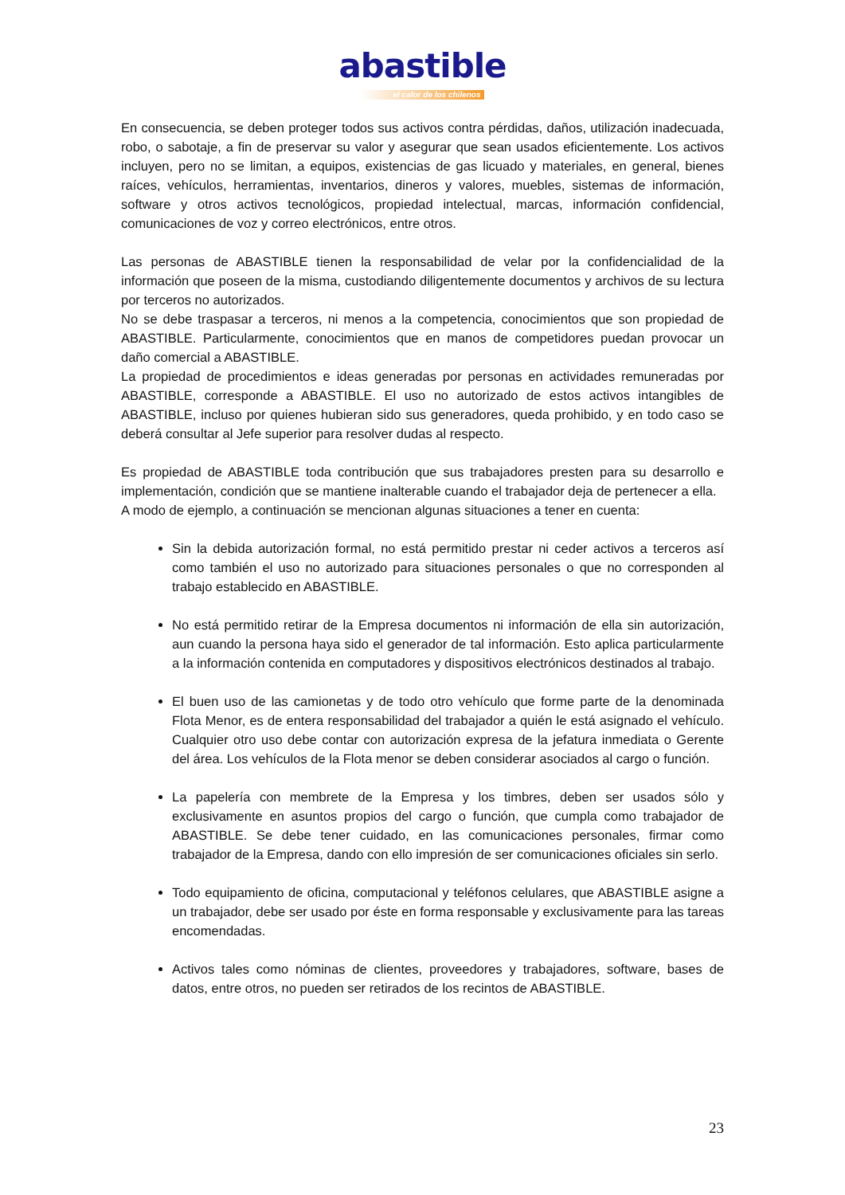abastible
el calor de los chilenos
En consecuencia, se deben proteger todos sus activos contra pérdidas, daños, utilización inadecuada, robo, o sabotaje, a fin de preservar su valor y asegurar que sean usados eficientemente. Los activos incluyen, pero no se limitan, a equipos, existencias de gas licuado y materiales, en general, bienes raíces, vehículos, herramientas, inventarios, dineros y valores, muebles, sistemas de información, software y otros activos tecnológicos, propiedad intelectual, marcas, información confidencial, comunicaciones de voz y correo electrónicos, entre otros.
Las personas de ABASTIBLE tienen la responsabilidad de velar por la confidencialidad de la información que poseen de la misma, custodiando diligentemente documentos y archivos de su lectura por terceros no autorizados.
No se debe traspasar a terceros, ni menos a la competencia, conocimientos que son propiedad de ABASTIBLE. Particularmente, conocimientos que en manos de competidores puedan provocar un daño comercial a ABASTIBLE.
La propiedad de procedimientos e ideas generadas por personas en actividades remuneradas por ABASTIBLE, corresponde a ABASTIBLE. El uso no autorizado de estos activos intangibles de ABASTIBLE, incluso por quienes hubieran sido sus generadores, queda prohibido, y en todo caso se deberá consultar al Jefe superior para resolver dudas al respecto.
Es propiedad de ABASTIBLE toda contribución que sus trabajadores presten para su desarrollo e implementación, condición que se mantiene inalterable cuando el trabajador deja de pertenecer a ella.
A modo de ejemplo, a continuación se mencionan algunas situaciones a tener en cuenta:
Sin la debida autorización formal, no está permitido prestar ni ceder activos a terceros así como también el uso no autorizado para situaciones personales o que no corresponden al trabajo establecido en ABASTIBLE.
No está permitido retirar de la Empresa documentos ni información de ella sin autorización, aun cuando la persona haya sido el generador de tal información. Esto aplica particularmente a la información contenida en computadores y dispositivos electrónicos destinados al trabajo.
El buen uso de las camionetas y de todo otro vehículo que forme parte de la denominada Flota Menor, es de entera responsabilidad del trabajador a quién le está asignado el vehículo. Cualquier otro uso debe contar con autorización expresa de la jefatura inmediata o Gerente del área. Los vehículos de la Flota menor se deben considerar asociados al cargo o función.
La papelería con membrete de la Empresa y los timbres, deben ser usados sólo y exclusivamente en asuntos propios del cargo o función, que cumpla como trabajador de ABASTIBLE. Se debe tener cuidado, en las comunicaciones personales, firmar como trabajador de la Empresa, dando con ello impresión de ser comunicaciones oficiales sin serlo.
Todo equipamiento de oficina, computacional y teléfonos celulares, que ABASTIBLE asigne a un trabajador, debe ser usado por éste en forma responsable y exclusivamente para las tareas encomendadas.
Activos tales como nóminas de clientes, proveedores y trabajadores, software, bases de datos, entre otros, no pueden ser retirados de los recintos de ABASTIBLE.
23